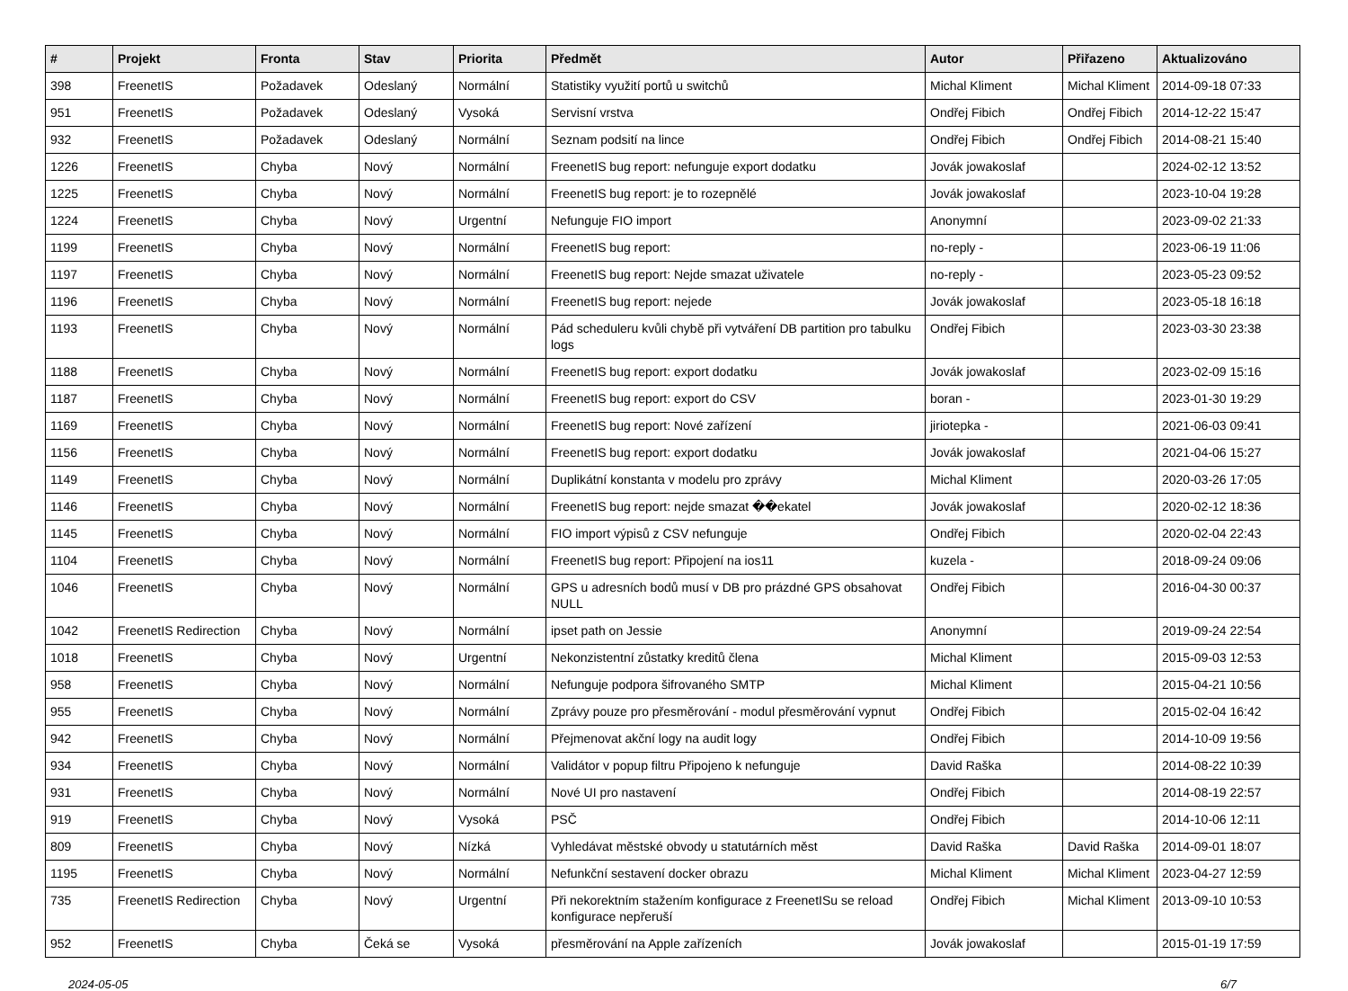| # | Projekt | Fronta | Stav | Priorita | Předmět | Autor | Přiřazeno | Aktualizováno |
| --- | --- | --- | --- | --- | --- | --- | --- | --- |
| 398 | FreenetIS | Požadavek | Odeslaný | Normální | Statistiky využití portů u switchů | Michal Kliment | Michal Kliment | 2014-09-18 07:33 |
| 951 | FreenetIS | Požadavek | Odeslaný | Vysoká | Servisní vrstva | Ondřej Fibich | Ondřej Fibich | 2014-12-22 15:47 |
| 932 | FreenetIS | Požadavek | Odeslaný | Normální | Seznam podsití na lince | Ondřej Fibich | Ondřej Fibich | 2014-08-21 15:40 |
| 1226 | FreenetIS | Chyba | Nový | Normální | FreenetIS bug report: nefunguje export dodatku | Jovák jowakoslaf | | 2024-02-12 13:52 |
| 1225 | FreenetIS | Chyba | Nový | Normální | FreenetIS bug report: je to rozepnělé | Jovák jowakoslaf | | 2023-10-04 19:28 |
| 1224 | FreenetIS | Chyba | Nový | Urgentní | Nefunguje FIO import | Anonymní | | 2023-09-02 21:33 |
| 1199 | FreenetIS | Chyba | Nový | Normální | FreenetIS bug report: | no-reply - | | 2023-06-19 11:06 |
| 1197 | FreenetIS | Chyba | Nový | Normální | FreenetIS bug report: Nejde smazat uživatele | no-reply - | | 2023-05-23 09:52 |
| 1196 | FreenetIS | Chyba | Nový | Normální | FreenetIS bug report: nejede | Jovák jowakoslaf | | 2023-05-18 16:18 |
| 1193 | FreenetIS | Chyba | Nový | Normální | Pád scheduleru kvůli chybě při vytváření DB partition pro tabulku logs | Ondřej Fibich | | 2023-03-30 23:38 |
| 1188 | FreenetIS | Chyba | Nový | Normální | FreenetIS bug report: export dodatku | Jovák jowakoslaf | | 2023-02-09 15:16 |
| 1187 | FreenetIS | Chyba | Nový | Normální | FreenetIS bug report: export do CSV | boran - | | 2023-01-30 19:29 |
| 1169 | FreenetIS | Chyba | Nový | Normální | FreenetIS bug report: Nové zařízení | jiriotepka - | | 2021-06-03 09:41 |
| 1156 | FreenetIS | Chyba | Nový | Normální | FreenetIS bug report: export dodatku | Jovák jowakoslaf | | 2021-04-06 15:27 |
| 1149 | FreenetIS | Chyba | Nový | Normální | Duplikátní konstanta v modelu pro zprávy | Michal Kliment | | 2020-03-26 17:05 |
| 1146 | FreenetIS | Chyba | Nový | Normální | FreenetIS bug report: nejde smazat ��ekatel | Jovák jowakoslaf | | 2020-02-12 18:36 |
| 1145 | FreenetIS | Chyba | Nový | Normální | FIO import výpisů z CSV nefunguje | Ondřej Fibich | | 2020-02-04 22:43 |
| 1104 | FreenetIS | Chyba | Nový | Normální | FreenetIS bug report: Připojení na ios11 | kuzela - | | 2018-09-24 09:06 |
| 1046 | FreenetIS | Chyba | Nový | Normální | GPS u adresních bodů musí v DB pro prázdné GPS obsahovat NULL | Ondřej Fibich | | 2016-04-30 00:37 |
| 1042 | FreenetIS Redirection | Chyba | Nový | Normální | ipset path on Jessie | Anonymní | | 2019-09-24 22:54 |
| 1018 | FreenetIS | Chyba | Nový | Urgentní | Nekonzistentní zůstatky kreditů člena | Michal Kliment | | 2015-09-03 12:53 |
| 958 | FreenetIS | Chyba | Nový | Normální | Nefunguje podpora šifrovaného SMTP | Michal Kliment | | 2015-04-21 10:56 |
| 955 | FreenetIS | Chyba | Nový | Normální | Zprávy pouze pro přesměrování - modul přesměrování vypnut | Ondřej Fibich | | 2015-02-04 16:42 |
| 942 | FreenetIS | Chyba | Nový | Normální | Přejmenovat akční logy na audit logy | Ondřej Fibich | | 2014-10-09 19:56 |
| 934 | FreenetIS | Chyba | Nový | Normální | Validátor v popup filtru Připojeno k nefunguje | David Raška | | 2014-08-22 10:39 |
| 931 | FreenetIS | Chyba | Nový | Normální | Nové UI pro nastavení | Ondřej Fibich | | 2014-08-19 22:57 |
| 919 | FreenetIS | Chyba | Nový | Vysoká | PSČ | Ondřej Fibich | | 2014-10-06 12:11 |
| 809 | FreenetIS | Chyba | Nový | Nízká | Vyhledávat městské obvody u statutárních měst | David Raška | David Raška | 2014-09-01 18:07 |
| 1195 | FreenetIS | Chyba | Nový | Normální | Nefunkční sestavení docker obrazu | Michal Kliment | Michal Kliment | 2023-04-27 12:59 |
| 735 | FreenetIS Redirection | Chyba | Nový | Urgentní | Při nekorektním stažením konfigurace z FreenetISu se reload konfigurace nepřeruší | Ondřej Fibich | Michal Kliment | 2013-09-10 10:53 |
| 952 | FreenetIS | Chyba | Čeká se | Vysoká | přesměrování na Apple zařízeních | Jovák jowakoslaf | | 2015-01-19 17:59 |
2024-05-05 6/7